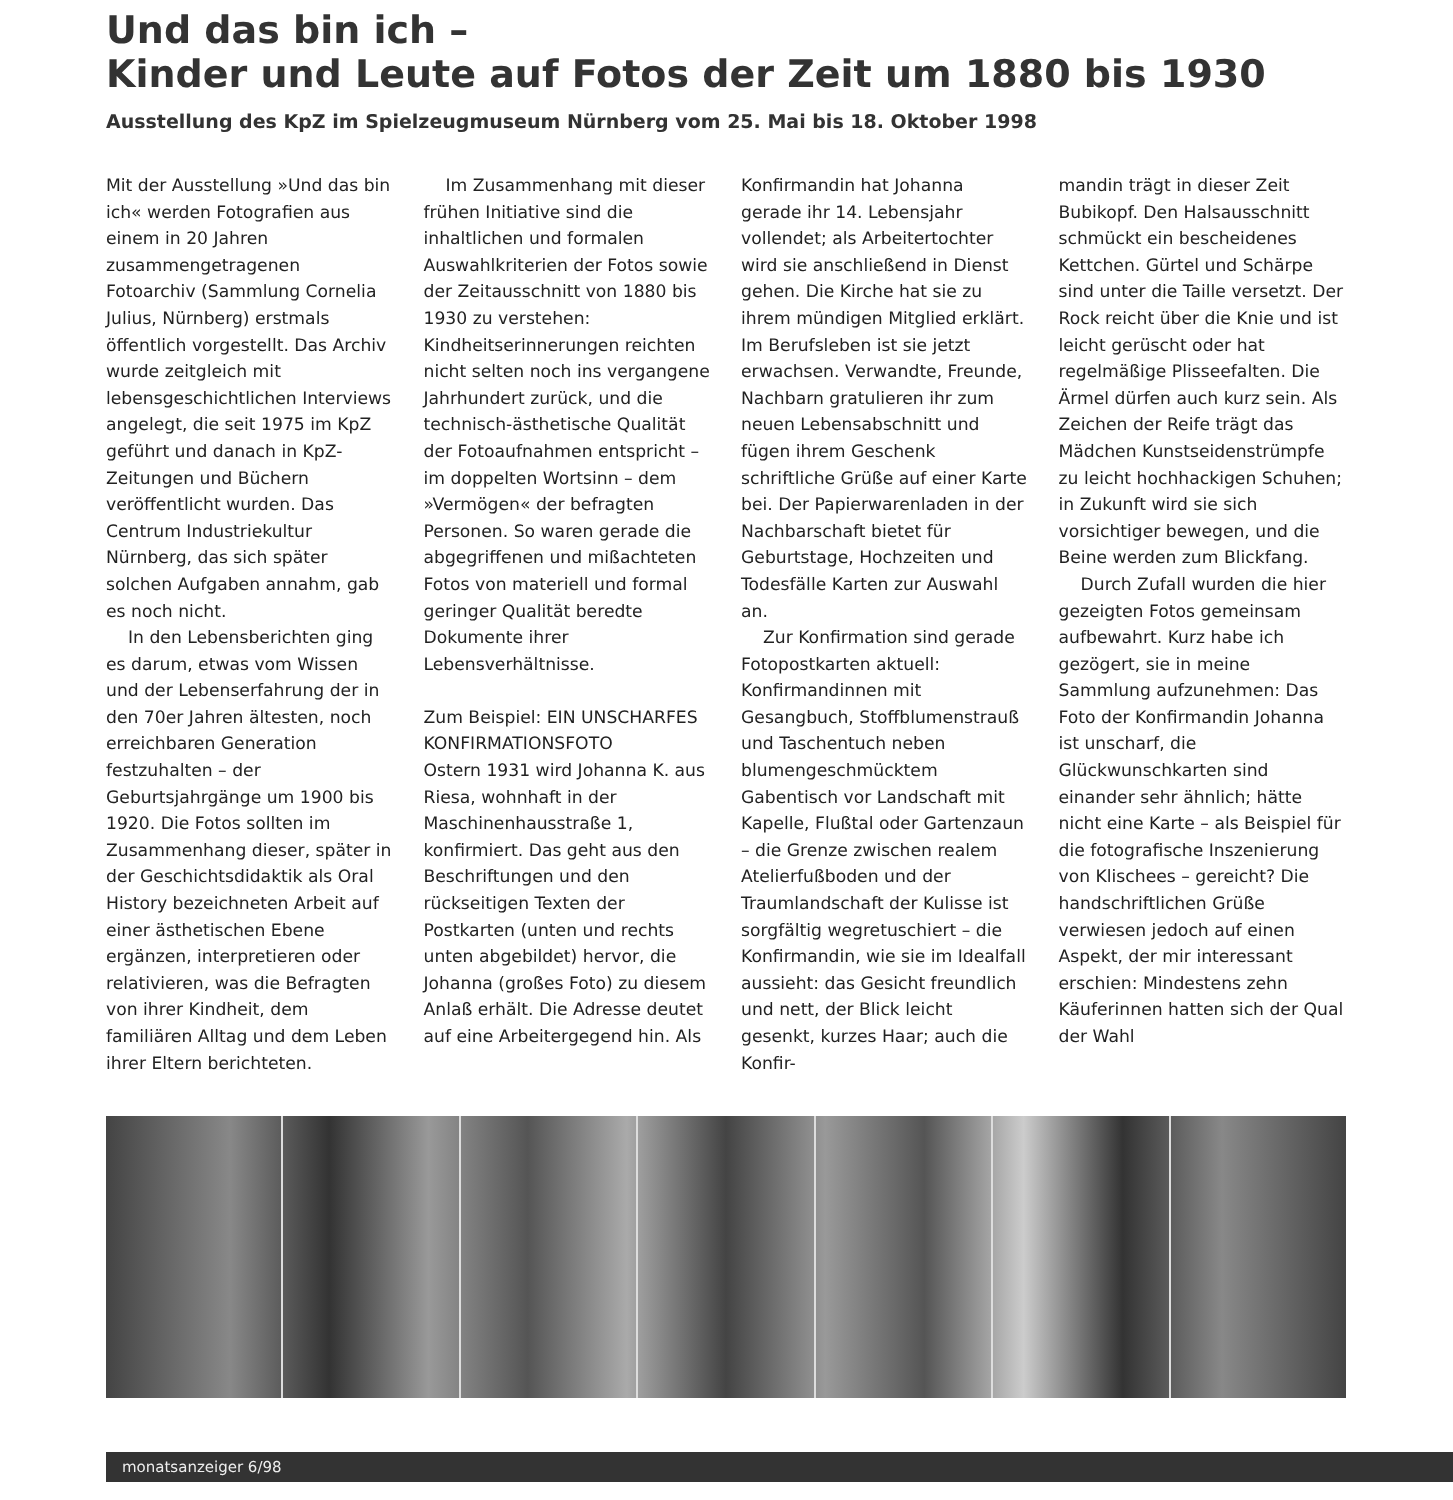Und das bin ich –
Kinder und Leute auf Fotos der Zeit um 1880 bis 1930
Ausstellung des KpZ im Spielzeugmuseum Nürnberg vom 25. Mai bis 18. Oktober 1998
Mit der Ausstellung »Und das bin ich« werden Fotografien aus einem in 20 Jahren zusammengetragenen Fotoarchiv (Sammlung Cornelia Julius, Nürnberg) erstmals öffentlich vorgestellt. Das Archiv wurde zeitgleich mit lebensgeschichtlichen Interviews angelegt, die seit 1975 im KpZ geführt und danach in KpZ-Zeitungen und Büchern veröffentlicht wurden. Das Centrum Industriekultur Nürnberg, das sich später solchen Aufgaben annahm, gab es noch nicht.
In den Lebensberichten ging es darum, etwas vom Wissen und der Lebenserfahrung der in den 70er Jahren ältesten, noch erreichbaren Generation festzuhalten – der Geburtsjahrgänge um 1900 bis 1920. Die Fotos sollten im Zusammenhang dieser, später in der Geschichtsdidaktik als Oral History bezeichneten Arbeit auf einer ästhetischen Ebene ergänzen, interpretieren oder relativieren, was die Befragten von ihrer Kindheit, dem familiären Alltag und dem Leben ihrer Eltern berichteten.
Im Zusammenhang mit dieser frühen Initiative sind die inhaltlichen und formalen Auswahlkriterien der Fotos sowie der Zeitausschnitt von 1880 bis 1930 zu verstehen: Kindheitserinnerungen reichten nicht selten noch ins vergangene Jahrhundert zurück, und die technisch-ästhetische Qualität der Fotoaufnahmen entspricht – im doppelten Wortsinn – dem »Vermögen« der befragten Personen. So waren gerade die abgegriffenen und mißachteten Fotos von materiell und formal geringer Qualität beredte Dokumente ihrer Lebensverhältnisse.
Zum Beispiel: EIN UNSCHARFES KONFIRMATIONSFOTO
Ostern 1931 wird Johanna K. aus Riesa, wohnhaft in der Maschinenhausstraße 1, konfirmiert. Das geht aus den Beschriftungen und den rückseitigen Texten der Postkarten (unten und rechts unten abgebildet) hervor, die Johanna (großes Foto) zu diesem Anlaß erhält. Die Adresse deutet auf eine Arbeitergegend hin. Als
Konfirmandin hat Johanna gerade ihr 14. Lebensjahr vollendet; als Arbeitertochter wird sie anschließend in Dienst gehen. Die Kirche hat sie zu ihrem mündigen Mitglied erklärt. Im Berufsleben ist sie jetzt erwachsen. Verwandte, Freunde, Nachbarn gratulieren ihr zum neuen Lebensabschnitt und fügen ihrem Geschenk schriftliche Grüße auf einer Karte bei. Der Papierwarenladen in der Nachbarschaft bietet für Geburtstage, Hochzeiten und Todesfälle Karten zur Auswahl an.
Zur Konfirmation sind gerade Fotopostkarten aktuell: Konfirmandinnen mit Gesangbuch, Stoffblumenstrauß und Taschentuch neben blumengeschmücktem Gabentisch vor Landschaft mit Kapelle, Flußtal oder Gartenzaun – die Grenze zwischen realem Atelierfußboden und der Traumlandschaft der Kulisse ist sorgfältig wegretuschiert – die Konfirmandin, wie sie im Idealfall aussieht: das Gesicht freundlich und nett, der Blick leicht gesenkt, kurzes Haar; auch die Konfir-
mandin trägt in dieser Zeit Bubikopf. Den Halsausschnitt schmückt ein bescheidenes Kettchen. Gürtel und Schärpe sind unter die Taille versetzt. Der Rock reicht über die Knie und ist leicht gerüscht oder hat regelmäßige Plisseefalten. Die Ärmel dürfen auch kurz sein. Als Zeichen der Reife trägt das Mädchen Kunstseidenstrümpfe zu leicht hochhackigen Schuhen; in Zukunft wird sie sich vorsichtiger bewegen, und die Beine werden zum Blickfang.
Durch Zufall wurden die hier gezeigten Fotos gemeinsam aufbewahrt. Kurz habe ich gezögert, sie in meine Sammlung aufzunehmen: Das Foto der Konfirmandin Johanna ist unscharf, die Glückwunschkarten sind einander sehr ähnlich; hätte nicht eine Karte – als Beispiel für die fotografische Inszenierung von Klischees – gereicht? Die handschriftlichen Grüße verwiesen jedoch auf einen Aspekt, der mir interessant erschien: Mindestens zehn Käuferinnen hatten sich der Qual der Wahl
monatsanzeiger 6/98